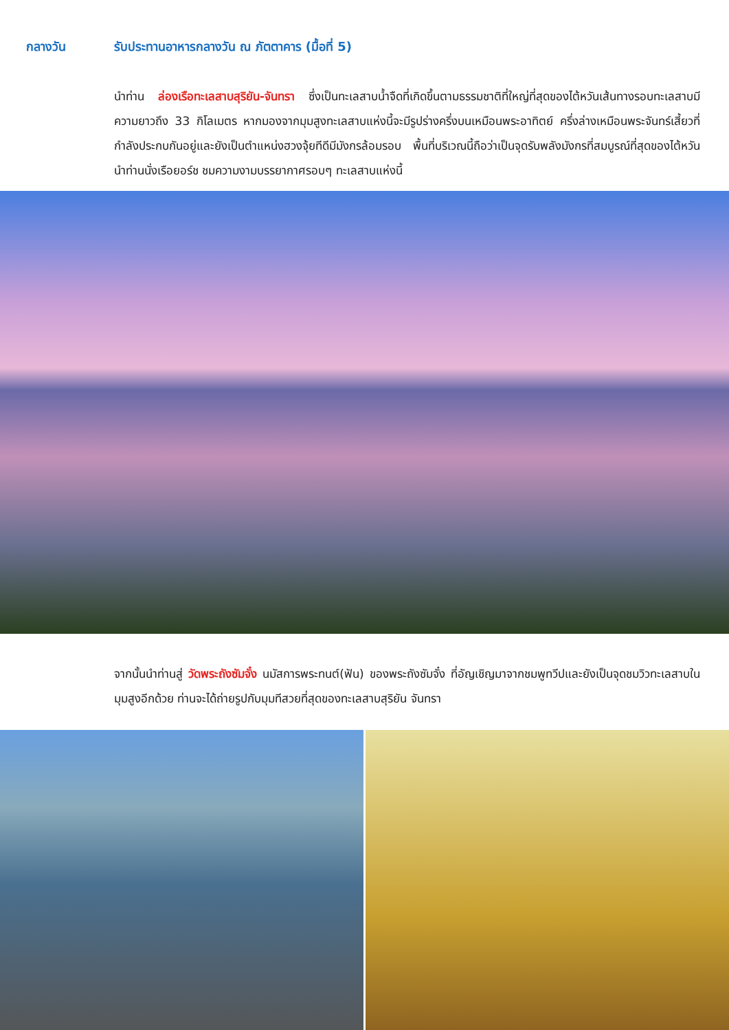กลางวัน รับประทานอาหารกลางวัน ณ ภัตตาคาร (มื้อที่ 5)
นำท่าน ล่องเรือทะเลสาบสุริยัน-จันทรา ซึ่งเป็นทะเลสาบน้ำจืดที่เกิดขึ้นตามธรรมชาติที่ใหญ่ที่สุดของไต้หวันเส้นทางรอบทะเลสาบมีความยาวถึง 33 กิโลเมตร หากมองจากมุมสูงทะเลสาบแห่งนี้จะมีรูปร่างครึ่งบนเหมือนพระอาทิตย์ ครึ่งล่างเหมือนพระจันทร์เสี้ยวที่กำลังประกบกันอยู่และยังเป็นตำแหน่งฮวงจุ้ยทีดีมีมังกรล้อมรอบ พื้นที่บริเวณนี้ถือว่าเป็นจุดรับพลังมังกรที่สมบูรณ์ที่สุดของไต้หวัน นำท่านนั่งเรือยอร์ช ชมความงามบรรยากาศรอบๆ ทะเลสาบแห่งนี้
จากนั้นนำท่านสู่ วัดพระถังซัมจั๋ง นมัสการพระทนต์(ฟัน) ของพระถังซัมจั๋ง ที่อัญเชิญมาจากชมพูทวีปและยังเป็นจุดชมวิวทะเลสาบในมุมสูงอีกด้วย ท่านจะได้ถ่ายรูปกับมุมทีสวยที่สุดของทะเลสาบสุริยัน จันทรา